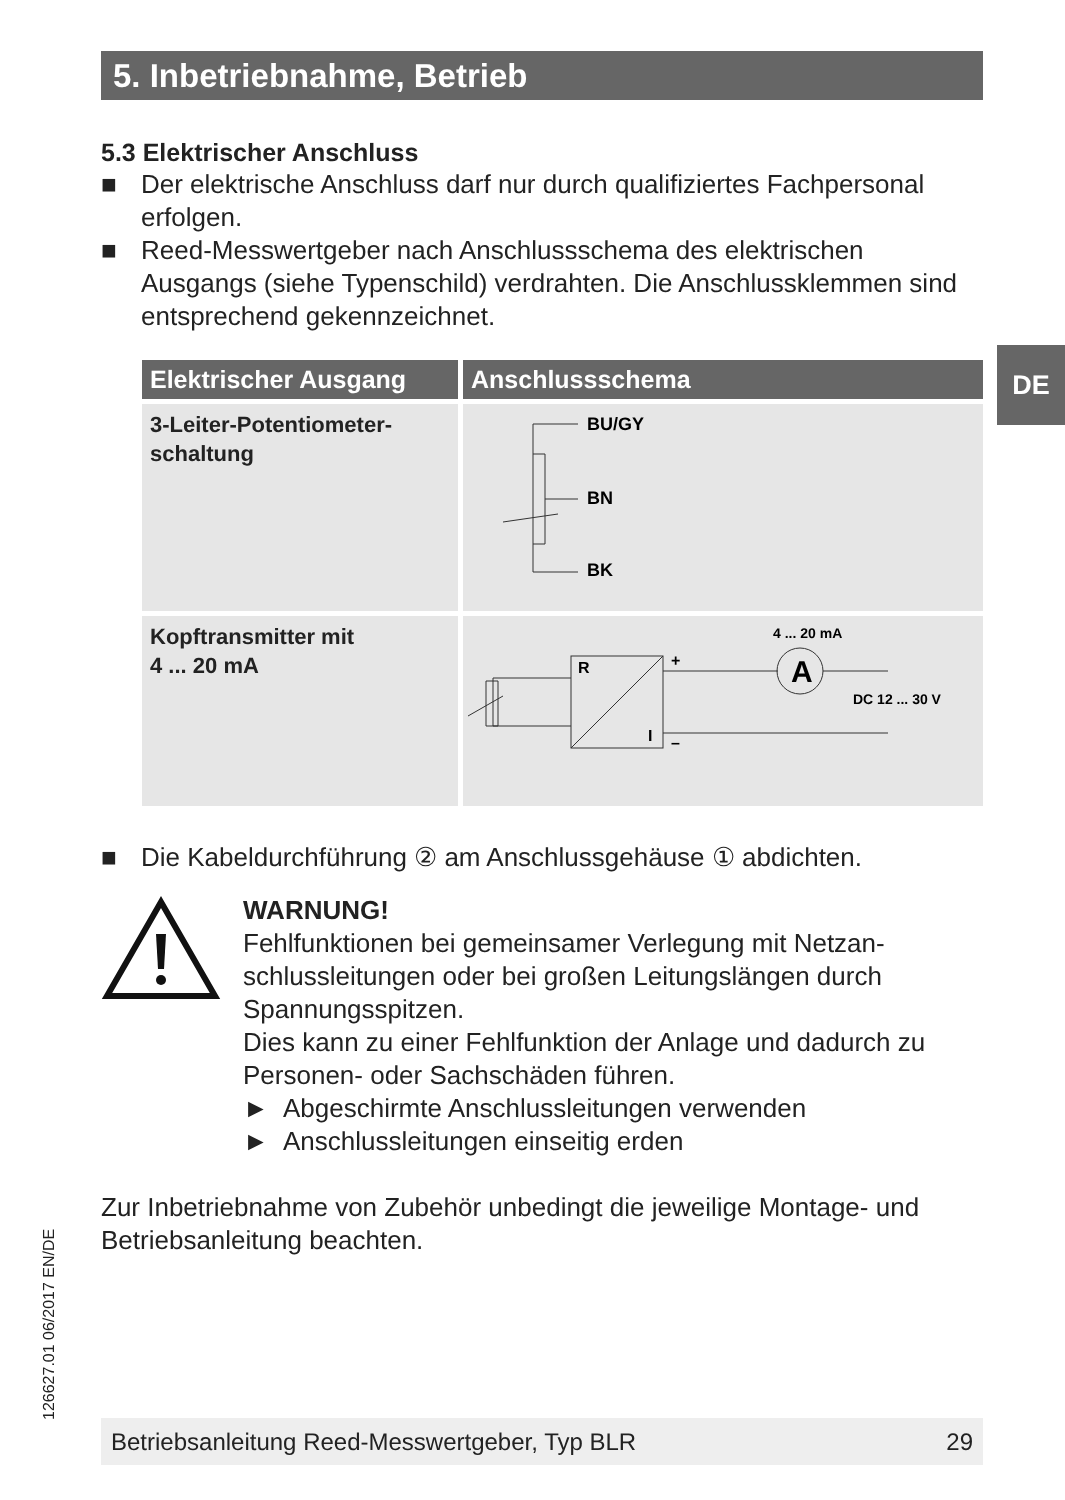5. Inbetriebnahme, Betrieb
DE
5.3 Elektrischer Anschluss
■ Der elektrische Anschluss darf nur durch qualifiziertes Fachpersonal erfolgen.
■ Reed-Messwertgeber nach Anschlussschema des elektrischen Ausgangs (siehe Typenschild) verdrahten. Die Anschlussklemmen sind entsprechend gekennzeichnet.
| Elektrischer Ausgang | Anschlussschema |
| --- | --- |
| 3-Leiter-Potentiometer- schaltung | BU/GY BN BK |
| Kopftransmitter mit 4 ... 20 mA | A R I + – 4 ... 20 mA DC 12 ... 30 V |
■ Die Kabeldurchführung ② am Anschlussgehäuse ① abdichten.
WARNUNG!
Fehlfunktionen bei gemeinsamer Verlegung mit Netzan-schlussleitungen oder bei großen Leitungslängen durch Spannungsspitzen.
Dies kann zu einer Fehlfunktion der Anlage und dadurch zu Personen- oder Sachschäden führen.
► Abgeschirmte Anschlussleitungen verwenden
► Anschlussleitungen einseitig erden
Zur Inbetriebnahme von Zubehör unbedingt die jeweilige Montage- und Betriebsanleitung beachten.
126627.01 06/2017 EN/DE Betriebsanleitung Reed-Messwertgeber, Typ BLR 29